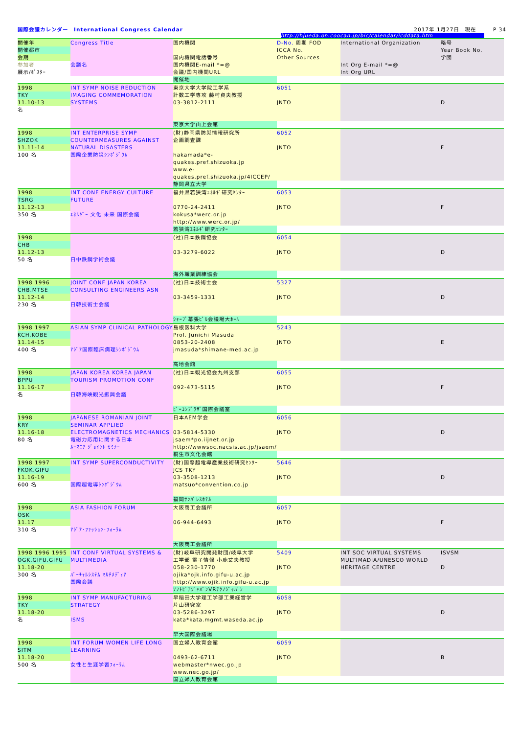国際会議カレンダー　International Congress Calendar 2017年 1月27日　現在　　　P 34
http://hjueda.on.coocan.jp/bic/calendar/icddata.htm
| 開催年 | Congress Title | 国内機関 | D-No. 周期 FOD | International Organization | 略号 |
| 開催都市 | | | ICCA No. | | Year Book No. |
| 会期 | | 国内機関電話番号 | Other Sources | | 学団 |
| 参加者 | 会議名 | 国内機関E-mail *=@ | | Int Org E-mail *=@ | |
| 展示/ﾎﾟｽﾀｰ | | 会議/国内機関URL | | Int Org URL | |
| | | 開催地 | | | |
| 1998 | INT SYMP NOISE REDUCTION | 東京大学大学院工学系 | 6051 | | |
| TKY | IMAGING COMMEMORATION | 計数工学専攻 藤村貞夫教授 | | | |
| 11.10-13 | SYSTEMS | 03-3812-2111 | JNTO | | D |
| 名 | | | | | |
| | | 東京大学山上会館 | | | |
| 1998 | INT ENTERPRISE SYMP | (財)静岡県防災情報研究所 | 6052 | | |
| SHZOK | COUNTERMEASURES AGAINST | 企画調査課 | | | |
| 11.11-14 | NATURAL DISASTERS | | JNTO | | F |
| 100 名 | 国際企業防災ｼﾝﾎﾟｼﾞｳﾑ | hakamada*e-quakes.pref.shizuoka.jp | | | |
| | | www.e-quakes.pref.shizuoka.jp/4ICCEP/ | | | |
| | | 静岡県立大学 | | | |
| 1998 | INT CONF ENERGY CULTURE | 福井県若狭湾ｴﾈﾙｷﾞ研究ｾﾝﾀｰ | 6053 | | |
| TSRG | FUTURE | | | | |
| 11.12-13 | | 0770-24-2411 | JNTO | | F |
| 350 名 | ｴﾈﾙｷﾞｰ 文化 未来 国際会議 | kokusa*werc.or.jp | | | |
| | | http://www.werc.or.jp/ | | | |
| | | 若狭湾ｴﾈﾙｷﾞ研究ｾﾝﾀｰ | | | |
| 1998 | | (社)日本鉄鋼協会 | 6054 | | |
| CHB | | | | | |
| 11.12-13 | | 03-3279-6022 | JNTO | | D |
| 50 名 | 日中鉄鋼学術会議 | | | | |
| | | 海外職業訓練協会 | | | |
| 1998 1996 | JOINT CONF JAPAN KOREA | (社)日本技術士会 | 5327 | | |
| CHB.MTSE | CONSULTING ENGINEERS ASN | | | | |
| 11.12-14 | | 03-3459-1331 | JNTO | | D |
| 230 名 | 日韓技術士会議 | | | | |
| | | ｼｬｰﾌﾟ幕張ﾋﾞﾙ会議場大ﾎｰﾙ | | | |
| 1998 1997 | ASIAN SYMP CLINICAL PATHOLOGY | 島根医科大学 | 5243 | | |
| KCH.KOBE | | Prof. Junichi Masuda | | | |
| 11.14-15 | | 0853-20-2408 | JNTO | | E |
| 400 名 | ｱｼﾞｱ国際臨床病理ｼﾝﾎﾟｼﾞｳﾑ | jmasuda*shimane-med.ac.jp | | | |
| | | 高地会館 | | | |
| 1998 | JAPAN KOREA KOREA JAPAN | (社)日本観光協会九州支部 | 6055 | | |
| BPPU | TOURISM PROMOTION CONF | | | | |
| 11.16-17 | | 092-473-5115 | JNTO | | F |
| 名 | 日韓海峡観光振興会議 | | | | |
| | | ﾋﾞｰｺﾝﾌﾟﾗｻﾞ国際会議室 | | | |
| 1998 | JAPANESE ROMANIAN JOINT | 日本AEM学会 | 6056 | | |
| KRY | SEMINAR APPLIED | | | | |
| 11.16-18 | ELECTROMAGNETICS MECHANICS | 03-5814-5330 | JNTO | | D |
| 80 名 | 電磁力応用に関する日本 | jsaem*po.iijnet.or.jp | | | |
| | ﾙｰﾏﾆｱ ｼﾞｮｲﾝﾄ ｾﾐﾅｰ | http://wwwsoc.nacsis.ac.jp/jsaem/ | | | |
| | | 桐生市文化会館 | | | |
| 1998 1997 | INT SYMP SUPERCONDUCTIVITY | (財)国際超電導産業技術研究ｾﾝﾀｰ | 5646 | | |
| FKOK.GIFU | | JCS TKY | | | |
| 11.16-19 | | 03-3508-1213 | JNTO | | D |
| 600 名 | 国際超電導ｼﾝﾎﾟｼﾞｳﾑ | matsuo*convention.co.jp | | | |
| | | 福岡ｻﾝﾊﾟﾚｽﾎﾃﾙ | | | |
| 1998 | ASIA FASHION FORUM | 大阪商工会議所 | 6057 | | |
| OSK | | | | | |
| 11.17 | | 06-944-6493 | JNTO | | F |
| 310 名 | ｱｼﾞｱ･ﾌｧｯｼｮﾝ･ﾌｫｰﾗﾑ | | | | |
| | | 大阪商工会議所 | | | |
| 1998 1996 1995 | INT CONF VIRTUAL SYSTEMS & | (財)岐阜研究開発財団/岐阜大学 | 5409 | INT SOC VIRTUAL SYSTEMS | ISVSM |
| OGK.GIFU.GIFU | MULTIMEDIA | 工学部 電子情報 小鹿丈夫教授 | | MULTIMADIA/UNESCO WORLD | |
| 11.18-20 | | 058-230-1770 | JNTO | HERITAGE CENTRE | D |
| 300 名 | ﾊﾞｰﾁｬﾙｼｽﾃﾑ ﾏﾙﾁﾒﾃﾞｨｱ | ojika*ojk.info.gifu-u.ac.jp | | | |
| | 国際会議 | http://www.ojik.info.gifu-u.ac.jp | | | |
| | | ｿﾌﾄﾋﾟｱｼﾞｬﾊﾟﾝVRﾃｸﾉｼﾞｬﾊﾟﾝ | | | |
| 1998 | INT SYMP MANUFACTURING | 早稲田大学理工学部工業経営学 | 6058 | | |
| TKY | STRATEGY | 片山研究室 | | | |
| 11.18-20 | | 03-5286-3297 | JNTO | | D |
| 名 | ISMS | kata*kata.mgmt.waseda.ac.jp | | | |
| | | 早大国際会議場 | | | |
| 1998 | INT FORUM WOMEN LIFE LONG | 国立婦人教育会館 | 6059 | | |
| SITM | LEARNING | | | | |
| 11.18-20 | | 0493-62-6711 | JNTO | | B |
| 500 名 | 女性と生涯学習ﾌｫｰﾗﾑ | webmaster*nwec.go.jp | | | |
| | | www.nec.go.jp/ | | | |
| | | 国立婦人教育会館 | | | |